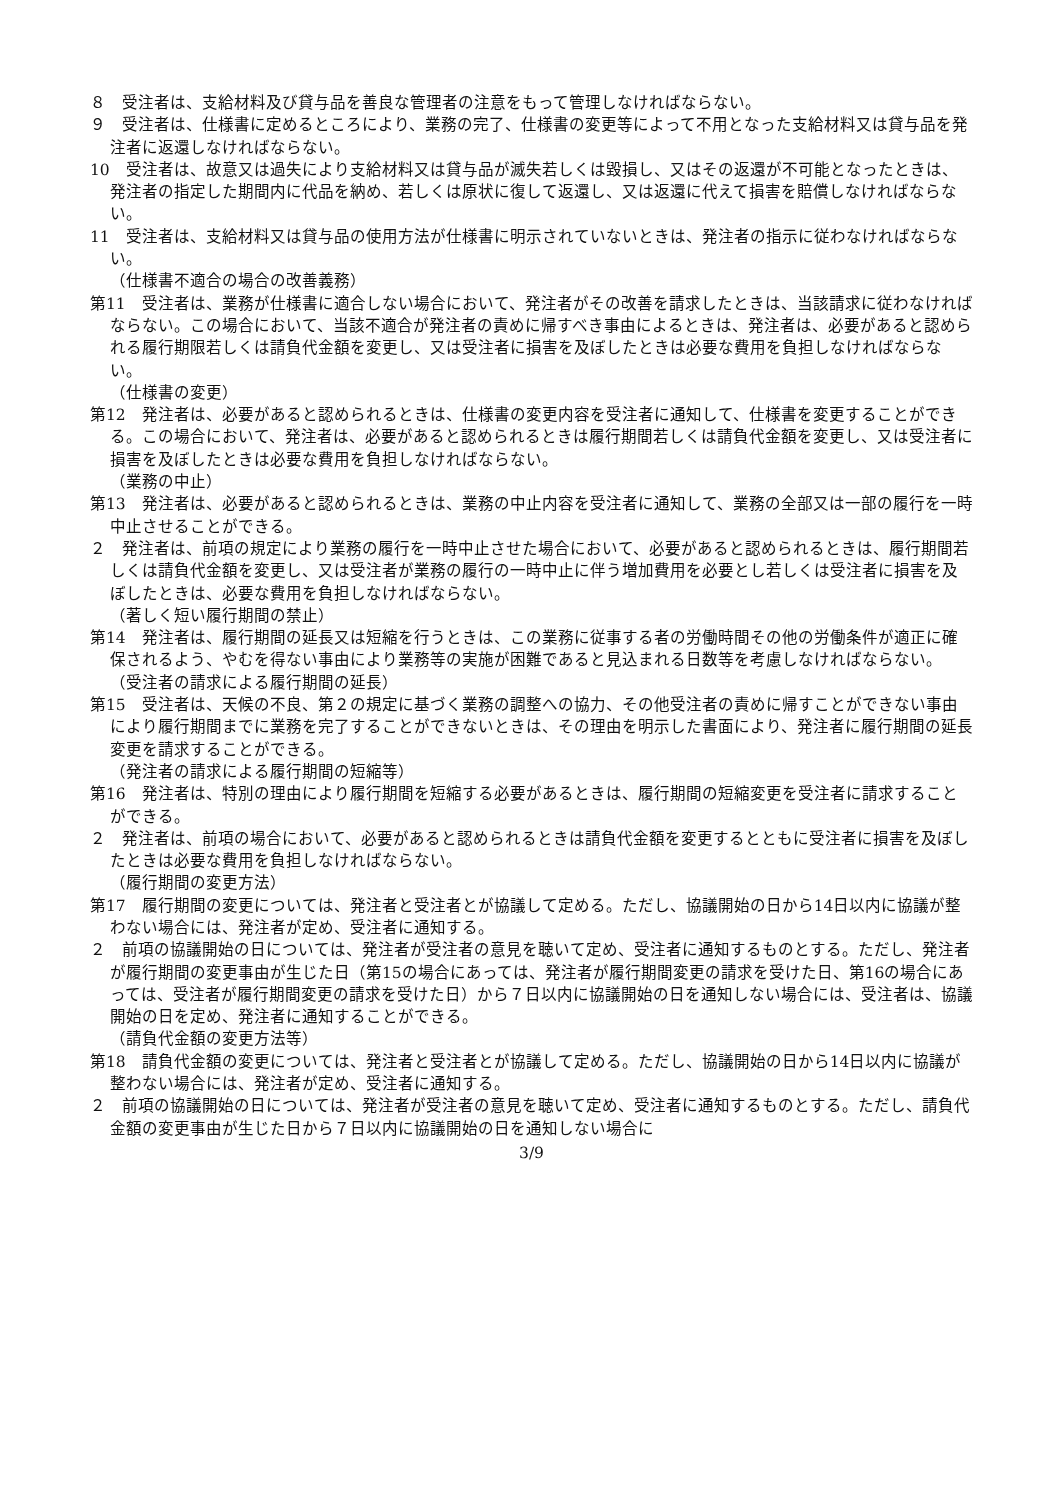８　受注者は、支給材料及び貸与品を善良な管理者の注意をもって管理しなければならない。
９　受注者は、仕様書に定めるところにより、業務の完了、仕様書の変更等によって不用となった支給材料又は貸与品を発注者に返還しなければならない。
10　受注者は、故意又は過失により支給材料又は貸与品が滅失若しくは毀損し、又はその返還が不可能となったときは、発注者の指定した期間内に代品を納め、若しくは原状に復して返還し、又は返還に代えて損害を賠償しなければならない。
11　受注者は、支給材料又は貸与品の使用方法が仕様書に明示されていないときは、発注者の指示に従わなければならない。
（仕様書不適合の場合の改善義務）
第11　受注者は、業務が仕様書に適合しない場合において、発注者がその改善を請求したときは、当該請求に従わなければならない。この場合において、当該不適合が発注者の責めに帰すべき事由によるときは、発注者は、必要があると認められる履行期限若しくは請負代金額を変更し、又は受注者に損害を及ぼしたときは必要な費用を負担しなければならない。
（仕様書の変更）
第12　発注者は、必要があると認められるときは、仕様書の変更内容を受注者に通知して、仕様書を変更することができる。この場合において、発注者は、必要があると認められるときは履行期間若しくは請負代金額を変更し、又は受注者に損害を及ぼしたときは必要な費用を負担しなければならない。
（業務の中止）
第13　発注者は、必要があると認められるときは、業務の中止内容を受注者に通知して、業務の全部又は一部の履行を一時中止させることができる。
２　発注者は、前項の規定により業務の履行を一時中止させた場合において、必要があると認められるときは、履行期間若しくは請負代金額を変更し、又は受注者が業務の履行の一時中止に伴う増加費用を必要とし若しくは受注者に損害を及ぼしたときは、必要な費用を負担しなければならない。
（著しく短い履行期間の禁止）
第14　発注者は、履行期間の延長又は短縮を行うときは、この業務に従事する者の労働時間その他の労働条件が適正に確保されるよう、やむを得ない事由により業務等の実施が困難であると見込まれる日数等を考慮しなければならない。
（受注者の請求による履行期間の延長）
第15　受注者は、天候の不良、第２の規定に基づく業務の調整への協力、その他受注者の責めに帰すことができない事由により履行期間までに業務を完了することができないときは、その理由を明示した書面により、発注者に履行期間の延長変更を請求することができる。
（発注者の請求による履行期間の短縮等）
第16　発注者は、特別の理由により履行期間を短縮する必要があるときは、履行期間の短縮変更を受注者に請求することができる。
２　発注者は、前項の場合において、必要があると認められるときは請負代金額を変更するとともに受注者に損害を及ぼしたときは必要な費用を負担しなければならない。
（履行期間の変更方法）
第17　履行期間の変更については、発注者と受注者とが協議して定める。ただし、協議開始の日から14日以内に協議が整わない場合には、発注者が定め、受注者に通知する。
２　前項の協議開始の日については、発注者が受注者の意見を聴いて定め、受注者に通知するものとする。ただし、発注者が履行期間の変更事由が生じた日（第15の場合にあっては、発注者が履行期間変更の請求を受けた日、第16の場合にあっては、受注者が履行期間変更の請求を受けた日）から７日以内に協議開始の日を通知しない場合には、受注者は、協議開始の日を定め、発注者に通知することができる。
（請負代金額の変更方法等）
第18　請負代金額の変更については、発注者と受注者とが協議して定める。ただし、協議開始の日から14日以内に協議が整わない場合には、発注者が定め、受注者に通知する。
２　前項の協議開始の日については、発注者が受注者の意見を聴いて定め、受注者に通知するものとする。ただし、請負代金額の変更事由が生じた日から７日以内に協議開始の日を通知しない場合に
3/9